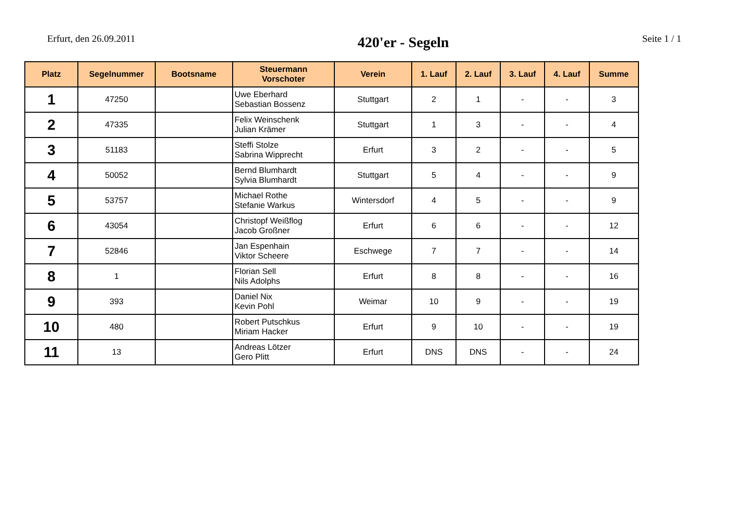Erfurt, den 26.09.2011
420'er - Segeln
Seite 1 / 1
| Platz | Segelnummer | Bootsname | Steuermann Vorschoter | Verein | 1. Lauf | 2. Lauf | 3. Lauf | 4. Lauf | Summe |
| --- | --- | --- | --- | --- | --- | --- | --- | --- | --- |
| 1 | 47250 | | Uwe Eberhard Sebastian Bossenz | Stuttgart | 2 | 1 | - | - | 3 |
| 2 | 47335 | | Felix Weinschenk Julian Krämer | Stuttgart | 1 | 3 | - | - | 4 |
| 3 | 51183 | | Steffi Stolze Sabrina Wipprecht | Erfurt | 3 | 2 | - | - | 5 |
| 4 | 50052 | | Bernd Blumhardt Sylvia Blumhardt | Stuttgart | 5 | 4 | - | - | 9 |
| 5 | 53757 | | Michael Rothe Stefanie Warkus | Wintersdorf | 4 | 5 | - | - | 9 |
| 6 | 43054 | | Christopf Weißflog Jacob Großner | Erfurt | 6 | 6 | - | - | 12 |
| 7 | 52846 | | Jan Espenhain Viktor Scheere | Eschwege | 7 | 7 | - | - | 14 |
| 8 | 1 | | Florian Sell Nils Adolphs | Erfurt | 8 | 8 | - | - | 16 |
| 9 | 393 | | Daniel Nix Kevin Pohl | Weimar | 10 | 9 | - | - | 19 |
| 10 | 480 | | Robert Putschkus Miriam Hacker | Erfurt | 9 | 10 | - | - | 19 |
| 11 | 13 | | Andreas Lötzer Gero Plitt | Erfurt | DNS | DNS | - | - | 24 |